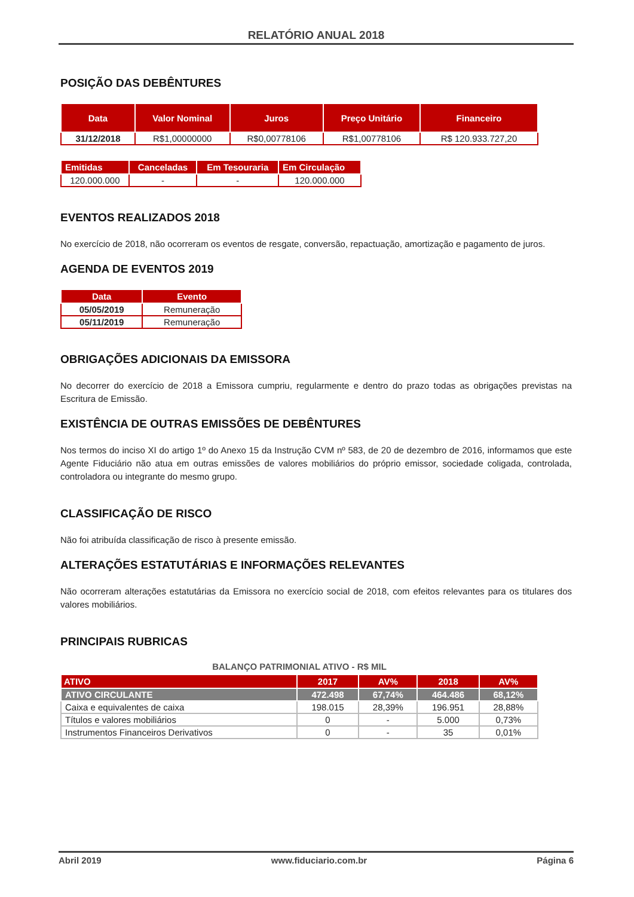RELATÓRIO ANUAL 2018
POSIÇÃO DAS DEBÊNTURES
| Data | Valor Nominal | Juros | Preço Unitário | Financeiro |
| --- | --- | --- | --- | --- |
| 31/12/2018 | R$1,00000000 | R$0,00778106 | R$1,00778106 | R$ 120.933.727,20 |
| Emitidas | Canceladas | Em Tesouraria | Em Circulação |
| --- | --- | --- | --- |
| 120.000.000 | - | - | 120.000.000 |
EVENTOS REALIZADOS 2018
No exercício de 2018, não ocorreram os eventos de resgate, conversão, repactuação, amortização e pagamento de juros.
AGENDA DE EVENTOS 2019
| Data | Evento |
| --- | --- |
| 05/05/2019 | Remuneração |
| 05/11/2019 | Remuneração |
OBRIGAÇÕES ADICIONAIS DA EMISSORA
No decorrer do exercício de 2018 a Emissora cumpriu, regularmente e dentro do prazo todas as obrigações previstas na Escritura de Emissão.
EXISTÊNCIA DE OUTRAS EMISSÕES DE DEBÊNTURES
Nos termos do inciso XI do artigo 1º do Anexo 15 da Instrução CVM nº 583, de 20 de dezembro de 2016, informamos que este Agente Fiduciário não atua em outras emissões de valores mobiliários do próprio emissor, sociedade coligada, controlada, controladora ou integrante do mesmo grupo.
CLASSIFICAÇÃO DE RISCO
Não foi atribuída classificação de risco à presente emissão.
ALTERAÇÕES ESTATUTÁRIAS E INFORMAÇÕES RELEVANTES
Não ocorreram alterações estatutárias da Emissora no exercício social de 2018, com efeitos relevantes para os titulares dos valores mobiliários.
PRINCIPAIS RUBRICAS
BALANÇO PATRIMONIAL ATIVO - R$ MIL
| ATIVO | 2017 | AV% | 2018 | AV% |
| --- | --- | --- | --- | --- |
| ATIVO CIRCULANTE | 472.498 | 67,74% | 464.486 | 68,12% |
| Caixa e equivalentes de caixa | 198.015 | 28,39% | 196.951 | 28,88% |
| Títulos e valores mobiliários | 0 | - | 5.000 | 0,73% |
| Instrumentos Financeiros Derivativos | 0 | - | 35 | 0,01% |
Abril 2019 www.fiduciario.com.br Página 6